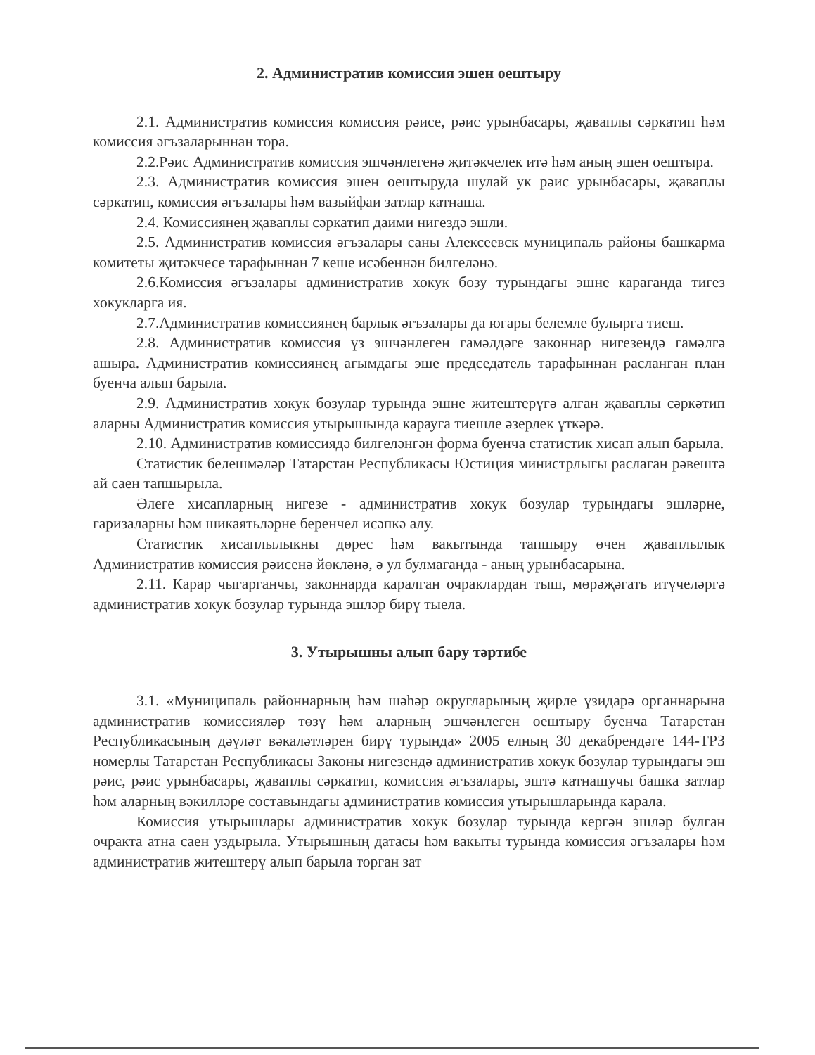2. Административ комиссия эшен оештыру
2.1. Административ комиссия комиссия рәисе, рәис урынбасары, җаваплы сәркатип һәм комиссия әгъзаларыннан тора.
2.2.Рәис Административ комиссия эшчәнлегенә җитәкчелек итә һәм аның эшен оештыра.
2.3. Административ комиссия эшен оештыруда шулай ук рәис урынбасары, җаваплы сәркатип, комиссия әгъзалары һәм вазыйфаи затлар катнаша.
2.4. Комиссиянең җаваплы сәркатип даими нигездә эшли.
2.5. Административ комиссия әгъзалары саны Алексеевск муниципаль районы башкарма комитеты җитәкчесе тарафыннан 7 кеше исәбеннән билгеләнә.
2.6.Комиссия әгъзалары административ хокук бозу турындагы эшне караганда тигез хокукларга ия.
2.7.Административ комиссиянең барлык әгъзалары да югары белемле булырга тиеш.
2.8. Административ комиссия үз эшчәнлеген гамәлдәге законнар нигезендә гамәлгә ашыра. Административ комиссиянең агымдагы эше председатель тарафыннан расланган план буенча алып барыла.
2.9. Административ хокук бозулар турында эшне житештерүгә алган җаваплы сәркәтип аларны Административ комиссия утырышында карауга тиешле әзерлек үткәрә.
2.10. Административ комиссиядә билгеләнгән форма буенча статистик хисап алып барыла.
Статистик белешмәләр Татарстан Республикасы Юстиция министрлыгы раслаган рәвештә ай саен тапшырыла.
Әлеге хисапларның нигезе - административ хокук бозулар турындагы эшләрне, гаризаларны һәм шикаятьләрне беренчел исәпкә алу.
Статистик хисаплылыкны дөрес һәм вакытында тапшыру өчен җаваплылык Административ комиссия рәисенә йөкләнә, ә ул булмаганда - аның урынбасарына.
2.11. Карар чыгарганчы, законнарда каралган очраклардан тыш, мөрәҗәгать итүчеләргә административ хокук бозулар турында эшләр бирү тыела.
3. Утырышны алып бару тәртибе
3.1. «Муниципаль районнарның һәм шәһәр округларының җирле үзидарә органнарына административ комиссияләр төзү һәм аларның эшчәнлеген оештыру буенча Татарстан Республикасының дәүләт вәкаләтләрен бирү турында» 2005 елның 30 декабрендәге 144-ТРЗ номерлы Татарстан Республикасы Законы нигезендә административ хокук бозулар турындагы эш рәис, рәис урынбасары, җаваплы сәркатип, комиссия әгъзалары, эштә катнашучы башка затлар һәм аларның вәкилләре составындагы административ комиссия утырышларында карала.
Комиссия утырышлары административ хокук бозулар турында кергән эшләр булган очракта атна саен уздырыла. Утырышның датасы һәм вакыты турында комиссия әгъзалары һәм административ житештерү алып барыла торган зат